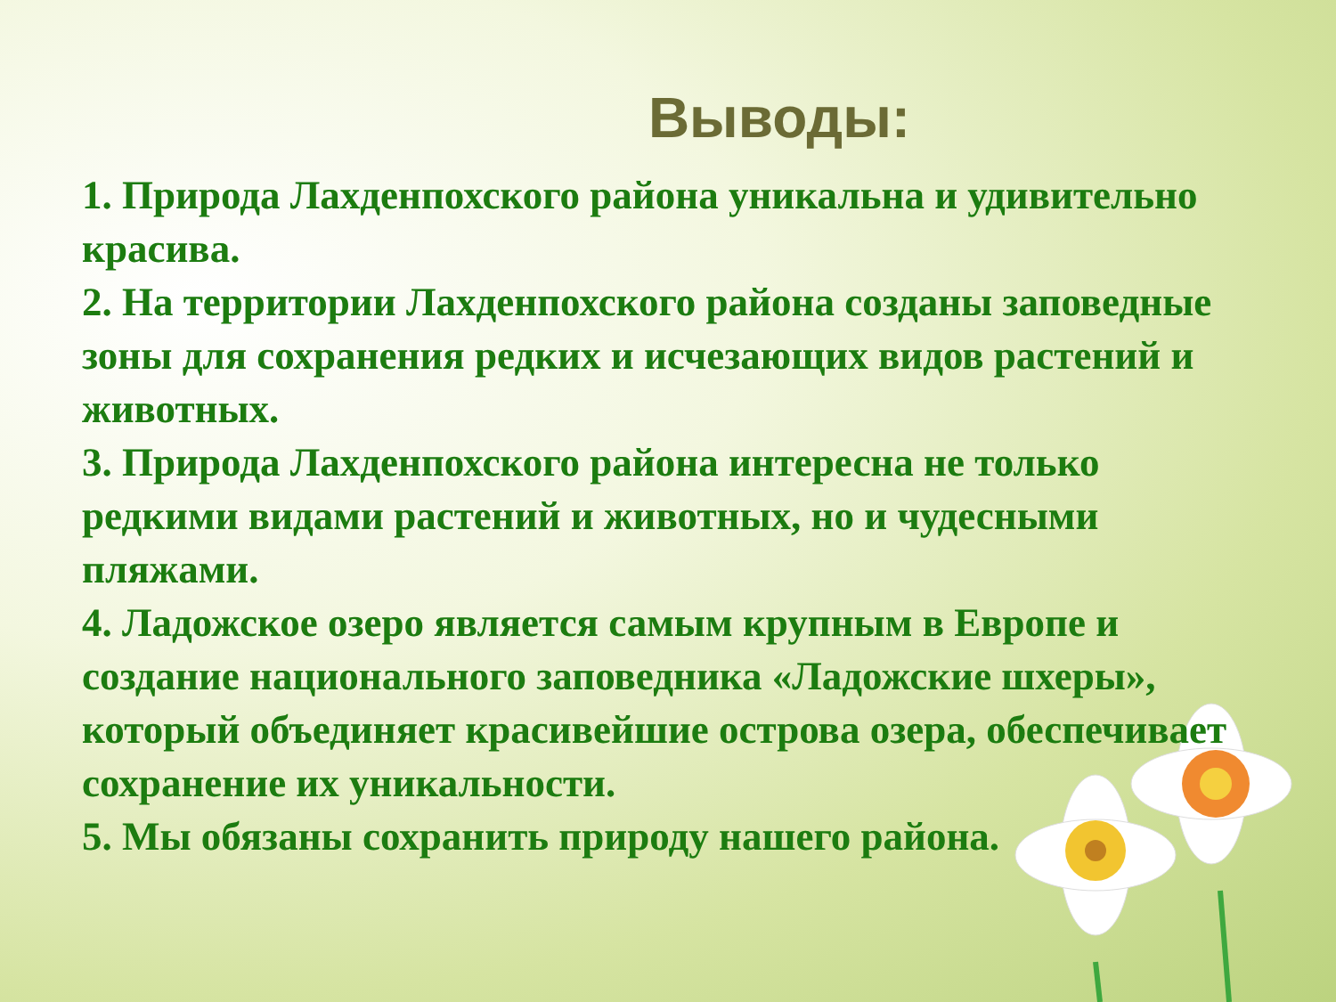Выводы:
1. Природа Лахденпохского района уникальна и удивительно красива.
2. На территории Лахденпохского района созданы заповедные зоны для сохранения редких и исчезающих видов растений и животных.
3. Природа Лахденпохского района интересна не только редкими видами растений и животных, но и чудесными пляжами.
4. Ладожское озеро является самым крупным в Европе и создание национального заповедника «Ладожские шхеры», который объединяет красивейшие острова озера, обеспечивает сохранение их уникальности.
5. Мы обязаны сохранить природу нашего района.